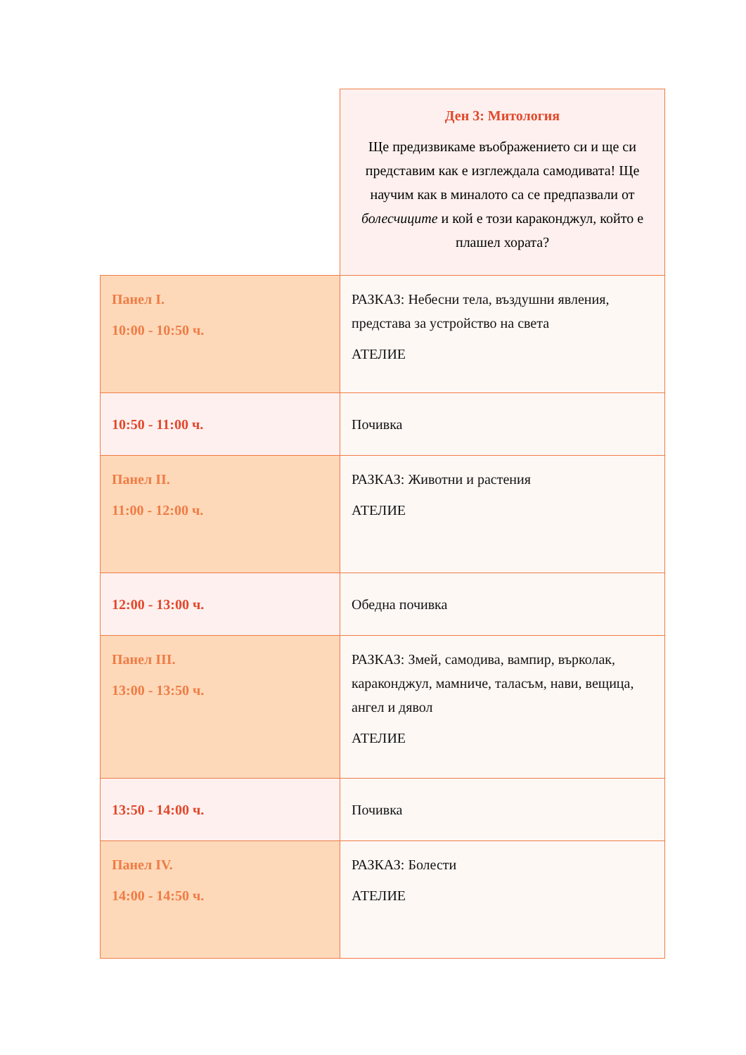| | Ден 3: Митология Ще предизвикаме въображението си и ще си представим как е изглеждала самодивата! Ще научим как в миналото са се предпазвали от болесчиците и кой е този караконджул, който е плашел хората? |
| Панел I. 10:00 - 10:50 ч. | РАЗКАЗ: Небесни тела, въздушни явления, представа за устройство на света АТЕЛИЕ |
| 10:50 - 11:00 ч. | Почивка |
| Панел II. 11:00 - 12:00 ч. | РАЗКАЗ: Животни и растения АТЕЛИЕ |
| 12:00 - 13:00 ч. | Обедна почивка |
| Панел III. 13:00 - 13:50 ч. | РАЗКАЗ: Змей, самодива, вампир, върколак, караконджул, мамниче, таласъм, нави, вещица, ангел и дявол АТЕЛИЕ |
| 13:50 - 14:00 ч. | Почивка |
| Панел IV. 14:00 - 14:50 ч. | РАЗКАЗ: Болести АТЕЛИЕ |